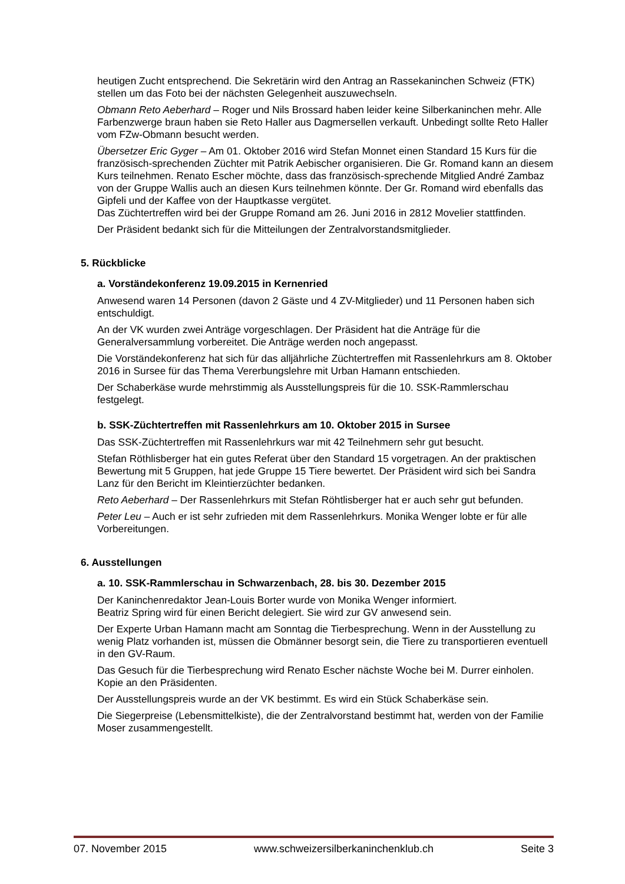heutigen Zucht entsprechend. Die Sekretärin wird den Antrag an Rassekaninchen Schweiz (FTK) stellen um das Foto bei der nächsten Gelegenheit auszuwechseln.
Obmann Reto Aeberhard – Roger und Nils Brossard haben leider keine Silberkaninchen mehr. Alle Farbenzwerge braun haben sie Reto Haller aus Dagmersellen verkauft. Unbedingt sollte Reto Haller vom FZw-Obmann besucht werden.
Übersetzer Eric Gyger – Am 01. Oktober 2016 wird Stefan Monnet einen Standard 15 Kurs für die französisch-sprechenden Züchter mit Patrik Aebischer organisieren. Die Gr. Romand kann an diesem Kurs teilnehmen. Renato Escher möchte, dass das französisch-sprechende Mitglied André Zambaz von der Gruppe Wallis auch an diesen Kurs teilnehmen könnte. Der Gr. Romand wird ebenfalls das Gipfeli und der Kaffee von der Hauptkasse vergütet.
Das Züchtertreffen wird bei der Gruppe Romand am 26. Juni 2016 in 2812 Movelier stattfinden.
Der Präsident bedankt sich für die Mitteilungen der Zentralvorstandsmitglieder.
5. Rückblicke
a. Vorständekonferenz 19.09.2015 in Kernenried
Anwesend waren 14 Personen (davon 2 Gäste und 4 ZV-Mitglieder) und 11 Personen haben sich entschuldigt.
An der VK wurden zwei Anträge vorgeschlagen. Der Präsident hat die Anträge für die Generalversammlung vorbereitet. Die Anträge werden noch angepasst.
Die Vorständekonferenz hat sich für das alljährliche Züchtertreffen mit Rassenlehrkurs am 8. Oktober 2016 in Sursee für das Thema Vererbungslehre mit Urban Hamann entschieden.
Der Schaberkäse wurde mehrstimmig als Ausstellungspreis für die 10. SSK-Rammlerschau festgelegt.
b. SSK-Züchtertreffen mit Rassenlehrkurs am 10. Oktober 2015 in Sursee
Das SSK-Züchtertreffen mit Rassenlehrkurs war mit 42 Teilnehmern sehr gut besucht.
Stefan Röthlisberger hat ein gutes Referat über den Standard 15 vorgetragen. An der praktischen Bewertung mit 5 Gruppen, hat jede Gruppe 15 Tiere bewertet. Der Präsident wird sich bei Sandra Lanz für den Bericht im Kleintierzüchter bedanken.
Reto Aeberhard – Der Rassenlehrkurs mit Stefan Röhtlisberger hat er auch sehr gut befunden.
Peter Leu – Auch er ist sehr zufrieden mit dem Rassenlehrkurs. Monika Wenger lobte er für alle Vorbereitungen.
6. Ausstellungen
a. 10. SSK-Rammlerschau in Schwarzenbach, 28. bis 30. Dezember 2015
Der Kaninchenredaktor Jean-Louis Borter wurde von Monika Wenger informiert.
Beatriz Spring wird für einen Bericht delegiert. Sie wird zur GV anwesend sein.
Der Experte Urban Hamann macht am Sonntag die Tierbesprechung. Wenn in der Ausstellung zu wenig Platz vorhanden ist, müssen die Obmänner besorgt sein, die Tiere zu transportieren eventuell in den GV-Raum.
Das Gesuch für die Tierbesprechung wird Renato Escher nächste Woche bei M. Durrer einholen. Kopie an den Präsidenten.
Der Ausstellungspreis wurde an der VK bestimmt. Es wird ein Stück Schaberkäse sein.
Die Siegerpreise (Lebensmittelkiste), die der Zentralvorstand bestimmt hat, werden von der Familie Moser zusammengestellt.
07. November 2015 www.schweizersilberkaninchenklub.ch Seite 3